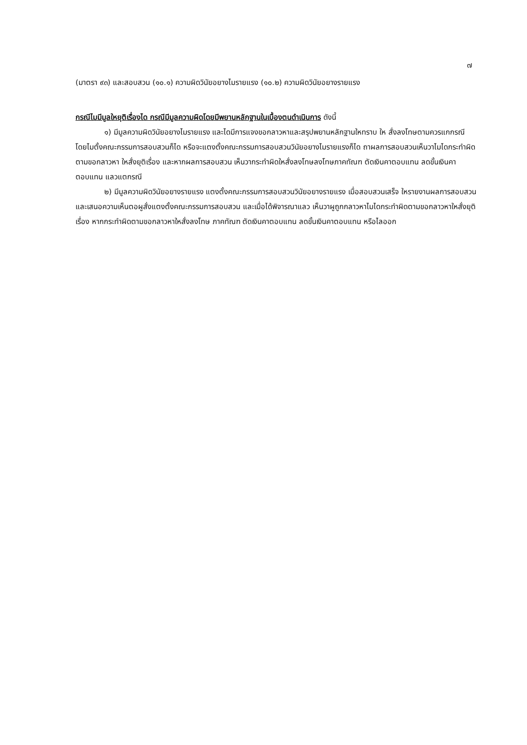๗
(มาตรา ๙๓) และสอบสวน (๑๐.๑) ความผิดวินัยอยางไมรายแรง (๑๐.๒) ความผิดวินัยอยางรายแรง
กรณีไมมีมูลใหยุติเรื่องได กรณีมีมูลความผิดโดยมีพยานหลักฐานในเบื้องตนดำเนินการ ดังนี้
๑) มีมูลความผิดวินัยอยางไมรายแรง และไดมีการแจงขอกลาวหาและสรุปพยานหลักฐานใหทราบ ให สั่งลงโทษตามควรแกกรณี โดยไมตั้งคณะกรรมการสอบสวนก็ได หรือจะแตงตั้งคณะกรรมการสอบสวนวินัยอยางไมรายแรงก็ได ถาผลการสอบสวนเห็นวาไมไดกระทำผิดตามขอกลาวหา ใหสั่งยุติเรื่อง และหากผลการสอบสวน เห็นวากระทำผิดใหสั่งลงโทษลงโทษภาคทัณฑ ตัดเงินคาตอบแทน ลดขั้นเงินคาตอบแทน แลวแตกรณี
๒) มีมูลความผิดวินัยอยางรายแรง แตงตั้งคณะกรรมการสอบสวนวินัยอยางรายแรง เมื่อสอบสวนเสร็จ ใหรายงานผลการสอบสวน และเสนอความเห็นตอผูสั่งแตงตั้งคณะกรรมการสอบสวน และเมื่อได้พิจารณาแลว เห็นวาผูถูกกลาวหาไมไดกระทำผิดตามขอกลาวหาใหสั่งยุติเรื่อง หากกระทำผิดตามขอกลาวหาใหสั่งลงโทษ ภาคทัณฑ ตัดเงินคาตอบแทน ลดขั้นเงินคาตอบแทน หรือไลออก